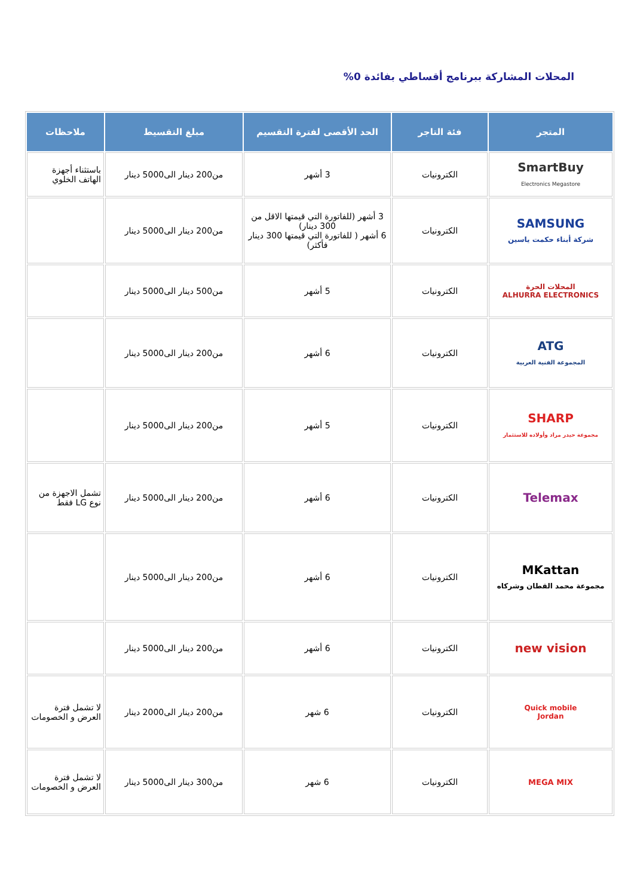المحلات المشاركة ببرنامج أقساطي بفائدة 0%
| المتجر | فئة التاجر | الحد الأقصى لفترة التقسيم | مبلغ التقسيط | ملاحظات |
| --- | --- | --- | --- | --- |
| SmartBuy Electronics Megastore | الكترونيات | 3 أشهر | من200 دينار الى5000 دينار | باستثناء أجهزة الهاتف الخلوي |
| SAMSUNG شركة أبناء حكمت ياسين | الكترونيات | 3 أشهر (للفاتورة التي قيمتها الاقل من 300 دينار) 6 أشهر ( للفاتورة التي قيمتها 300 دينار فأكثر) | من200 دينار الى5000 دينار | |
| المحلات الحرة ALHURRA ELECTRONICS | الكترونيات | 5 أشهر | من500 دينار الى5000 دينار | |
| ATG المجموعة الفنية العربية | الكترونيات | 6 أشهر | من200 دينار الى5000 دينار | |
| SHARP مجموعة حيدر مراد وأولاده للاستثمار | الكترونيات | 5 أشهر | من200 دينار الى5000 دينار | |
| Telemax | الكترونيات | 6 أشهر | من200 دينار الى5000 دينار | تشمل الاجهزة من نوع LG فقط |
| MKattan مجموعة محمد القطان وشركاه | الكترونيات | 6 أشهر | من200 دينار الى5000 دينار | |
| new vision | الكترونيات | 6 أشهر | من200 دينار الى5000 دينار | |
| Quick mobile Jordan | الكترونيات | 6 شهر | من200 دينار الى2000 دينار | لا تشمل فترة العرض و الخصومات |
| MEGA MIX | الكترونيات | 6 شهر | من300 دينار الى5000 دينار | لا تشمل فترة العرض و الخصومات |